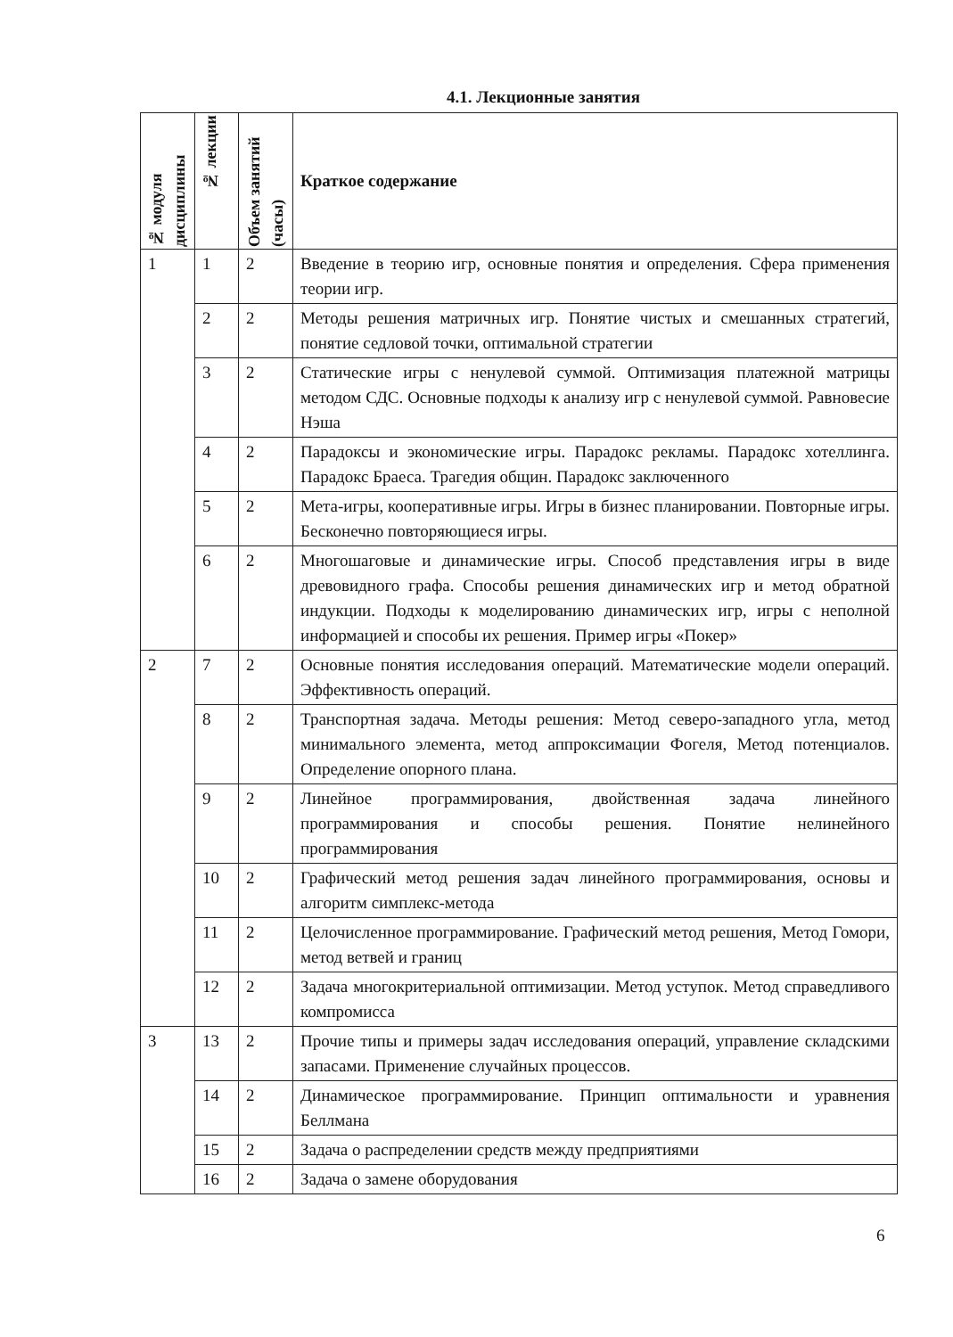4.1. Лекционные занятия
| № модуля дисциплины | № лекции | Объем занятий (часы) | Краткое содержание |
| --- | --- | --- | --- |
| 1 | 1 | 2 | Введение в теорию игр, основные понятия и определения. Сфера применения теории игр. |
| | 2 | 2 | Методы решения матричных игр. Понятие чистых и смешанных стратегий, понятие седловой точки, оптимальной стратегии |
| | 3 | 2 | Статические игры с ненулевой суммой. Оптимизация платежной матрицы методом СДС. Основные подходы к анализу игр с ненулевой суммой. Равновесие Нэша |
| | 4 | 2 | Парадоксы и экономические игры. Парадокс рекламы. Парадокс хотеллинга. Парадокс Браеса. Трагедия общин. Парадокс заключенного |
| | 5 | 2 | Мета-игры, кооперативные игры. Игры в бизнес планировании. Повторные игры. Бесконечно повторяющиеся игры. |
| | 6 | 2 | Многошаговые и динамические игры. Способ представления игры в виде древовидного графа. Способы решения динамических игр и метод обратной индукции. Подходы к моделированию динамических игр, игры с неполной информацией и способы их решения. Пример игры «Покер» |
| 2 | 7 | 2 | Основные понятия исследования операций. Математические модели операций. Эффективность операций. |
| | 8 | 2 | Транспортная задача. Методы решения: Метод северо-западного угла, метод минимального элемента, метод аппроксимации Фогеля, Метод потенциалов. Определение опорного плана. |
| | 9 | 2 | Линейное программирования, двойственная задача линейного программирования и способы решения. Понятие нелинейного программирования |
| | 10 | 2 | Графический метод решения задач линейного программирования, основы и алгоритм симплекс-метода |
| | 11 | 2 | Целочисленное программирование. Графический метод решения, Метод Гомори, метод ветвей и границ |
| | 12 | 2 | Задача многокритериальной оптимизации. Метод уступок. Метод справедливого компромисса |
| 3 | 13 | 2 | Прочие типы и примеры задач исследования операций, управление складскими запасами. Применение случайных процессов. |
| | 14 | 2 | Динамическое программирование. Принцип оптимальности и уравнения Беллмана |
| | 15 | 2 | Задача о распределении средств между предприятиями |
| | 16 | 2 | Задача о замене оборудования |
6